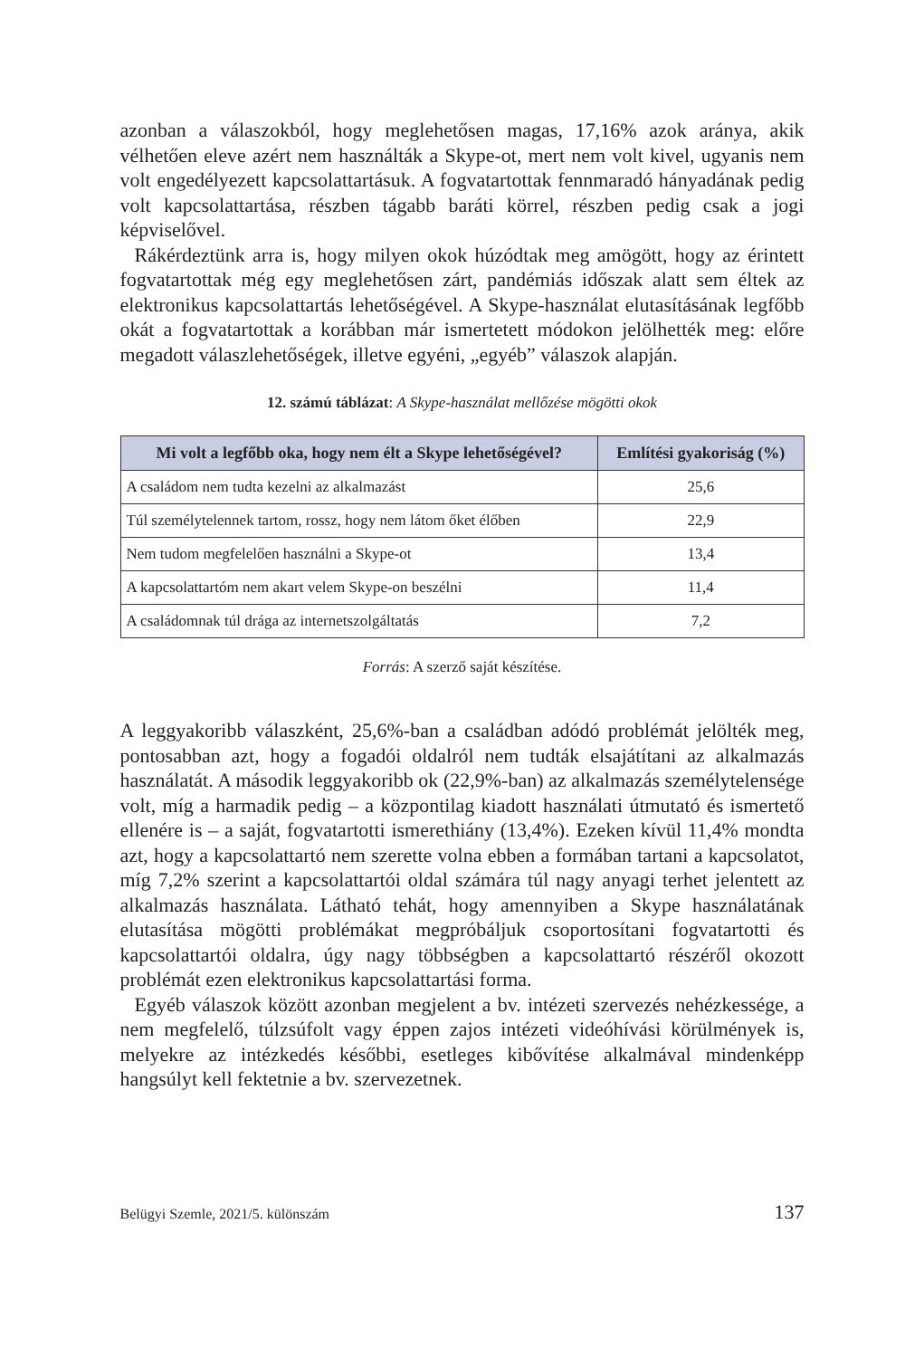azonban a válaszokból, hogy meglehetősen magas, 17,16% azok aránya, akik vélhetően eleve azért nem használták a Skype-ot, mert nem volt kivel, ugyanis nem volt engedélyezett kapcsolattartásuk. A fogvatartottak fennmaradó hányadának pedig volt kapcsolattartása, részben tágabb baráti körrel, részben pedig csak a jogi képviselővel.
Rákérdeztünk arra is, hogy milyen okok húzódtak meg amögött, hogy az érintett fogvatartottak még egy meglehetősen zárt, pandémiás időszak alatt sem éltek az elektronikus kapcsolattartás lehetőségével. A Skype-használat elutasításának legfőbb okát a fogvatartottak a korábban már ismertetett módokon jelölhették meg: előre megadott válaszlehetőségek, illetve egyéni, „egyéb” válaszok alapján.
12. számú táblázat: A Skype-használat mellőzése mögötti okok
| Mi volt a legfőbb oka, hogy nem élt a Skype lehetőségével? | Említési gyakoriság (%) |
| --- | --- |
| A családom nem tudta kezelni az alkalmazást | 25,6 |
| Túl személytelennek tartom, rossz, hogy nem látom őket élőben | 22,9 |
| Nem tudom megfelelően használni a Skype-ot | 13,4 |
| A kapcsolattartóm nem akart velem Skype-on beszélni | 11,4 |
| A családomnak túl drága az internetszolgáltatás | 7,2 |
Forrás: A szerző saját készítése.
A leggyakoribb válaszként, 25,6%-ban a családban adódó problémát jelölték meg, pontosabban azt, hogy a fogadói oldalról nem tudták elsajátítani az alkalmazás használatát. A második leggyakoribb ok (22,9%-ban) az alkalmazás személytelensége volt, míg a harmadik pedig – a központilag kiadott használati útmutató és ismertető ellenére is – a saját, fogvatartotti ismerethiány (13,4%). Ezeken kívül 11,4% mondta azt, hogy a kapcsolattartó nem szerette volna ebben a formában tartani a kapcsolatot, míg 7,2% szerint a kapcsolattartói oldal számára túl nagy anyagi terhet jelentett az alkalmazás használata. Látható tehát, hogy amennyiben a Skype használatának elutasítása mögötti problémákat megpróbáljuk csoportosítani fogvatartotti és kapcsolattartói oldalra, úgy nagy többségben a kapcsolattartó részéről okozott problémát ezen elektronikus kapcsolattartási forma.
Egyéb válaszok között azonban megjelent a bv. intézeti szervezés nehézkessége, a nem megfelelő, túlzsúfolt vagy éppen zajos intézeti videóhívási körülmények is, melyekre az intézkedés későbbi, esetleges kibővítése alkalmával mindenképp hangsúlyt kell fektetnie a bv. szervezetnek.
Belügyi Szemle, 2021/5. különszám 137